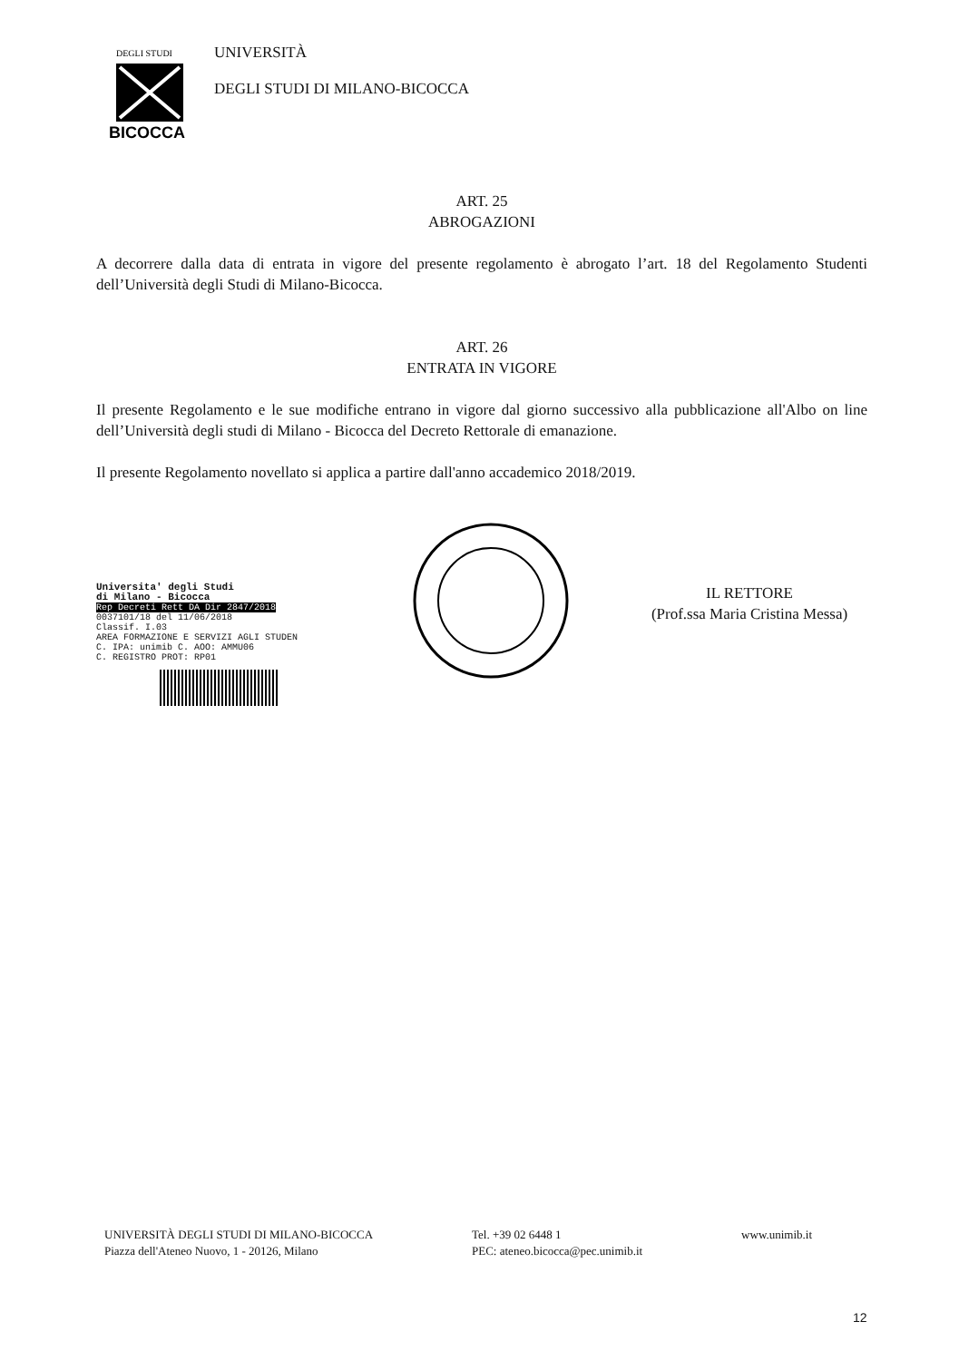DEGLI STUDI
BICOCCA
UNIVERSITÀ
DEGLI STUDI DI MILANO-BICOCCA
ART. 25
ABROGAZIONI
A decorrere dalla data di entrata in vigore del presente regolamento è abrogato l’art. 18 del Regolamento Studenti dell’Università degli Studi di Milano-Bicocca.
ART. 26
ENTRATA IN VIGORE
Il presente Regolamento e le sue modifiche entrano in vigore dal giorno successivo alla pubblicazione all'Albo on line dell’Università degli studi di Milano - Bicocca del Decreto Rettorale di emanazione.
Il presente Regolamento novellato si applica a partire dall'anno accademico 2018/2019.
Universita' degli Studi
di Milano - Bicocca
Rep Decreti Rett DA Dir 2847/2018
0037101/18 del 11/06/2018
Classif. I.03
AREA FORMAZIONE E SERVIZI AGLI STUDEN
C. IPA: unimib C. AOO: AMMU06
C. REGISTRO PROT: RP01
IL RETTORE
(Prof.ssa Maria Cristina Messa)
UNIVERSITÀ DEGLI STUDI DI MILANO-BICOCCA
Piazza dell'Ateneo Nuovo, 1 - 20126, Milano
Tel. +39 02 6448 1
PEC: ateneo.bicocca@pec.unimib.it
www.unimib.it
12